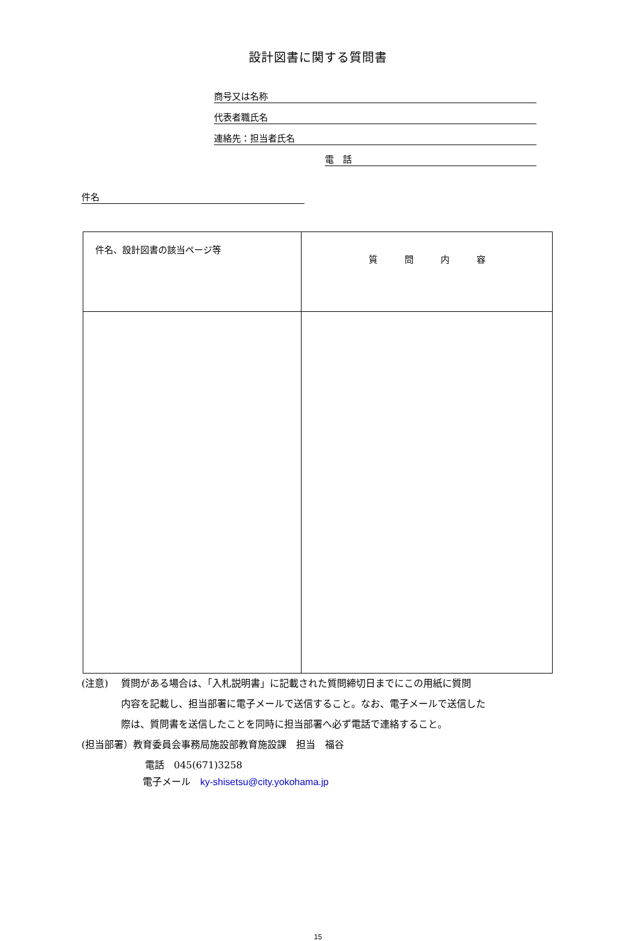設計図書に関する質問書
商号又は名称
代表者職氏名
連絡先：担当者氏名
電　話
件名
| 件名、設計図書の該当ページ等 | 質 問 内 容 |
| --- | --- |
(注意)　 質問がある場合は、「入札説明書」に記載された質問締切日までにこの用紙に質問
内容を記載し、担当部署に電子メールで送信すること。なお、電子メールで送信した
際は、質問書を送信したことを同時に担当部署へ必ず電話で連絡すること。
(担当部署）教育委員会事務局施設部教育施設課　担当　福谷
電話　045(671)3258
電子メール　ky-shisetsu@city.yokohama.jp
15